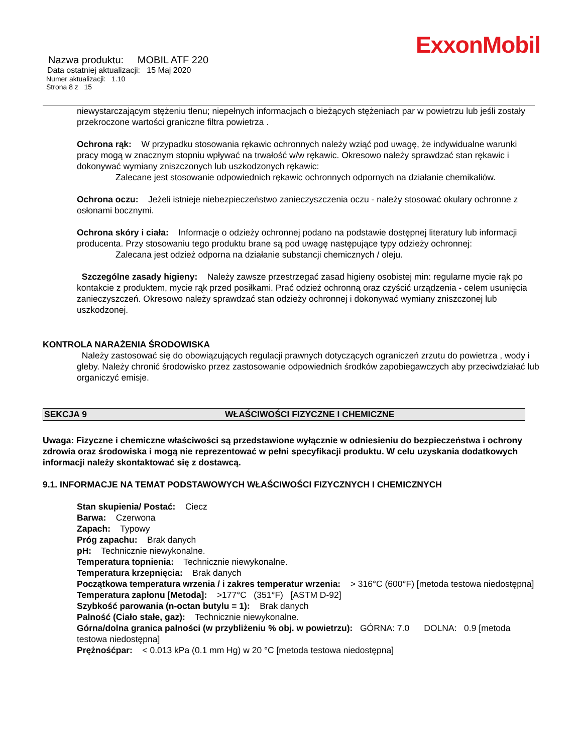ExxonMobil
Nazwa produktu: MOBIL ATF 220
Data ostatniej aktualizacji: 15 Maj 2020
Numer aktualizacji: 1.10
Strona 8 z 15
niewystarczającym stężeniu tlenu; niepełnych informacjach o bieżących stężeniach par w powietrzu lub jeśli zostały przekroczone wartości graniczne filtra powietrza .
Ochrona rąk: W przypadku stosowania rękawic ochronnych należy wziąć pod uwagę, że indywidualne warunki pracy mogą w znacznym stopniu wpływać na trwałość w/w rękawic. Okresowo należy sprawdzać stan rękawic i dokonywać wymiany zniszczonych lub uszkodzonych rękawic:
Zalecane jest stosowanie odpowiednich rękawic ochronnych odpornych na działanie chemikaliów.
Ochrona oczu: Jeżeli istnieje niebezpieczeństwo zanieczyszczenia oczu - należy stosować okulary ochronne z osłonami bocznymi.
Ochrona skóry i ciała: Informacje o odzieży ochronnej podano na podstawie dostępnej literatury lub informacji producenta. Przy stosowaniu tego produktu brane są pod uwagę następujące typy odzieży ochronnej:
Zalecana jest odzież odporna na działanie substancji chemicznych / oleju.
Szczególne zasady higieny: Należy zawsze przestrzegać zasad higieny osobistej min: regularne mycie rąk po kontakcie z produktem, mycie rąk przed posiłkami. Prać odzież ochronną oraz czyścić urządzenia - celem usunięcia zanieczyszczeń. Okresowo należy sprawdzać stan odzieży ochronnej i dokonywać wymiany zniszczonej lub uszkodzonej.
KONTROLA NARAŻENIA ŚRODOWISKA
Należy zastosować się do obowiązujących regulacji prawnych dotyczących ograniczeń zrzutu do powietrza , wody i gleby. Należy chronić środowisko przez zastosowanie odpowiednich środków zapobiegawczych aby przeciwdziałać lub organiczyć emisje.
SEKCJA 9 WŁAŚCIWOŚCI FIZYCZNE I CHEMICZNE
Uwaga: Fizyczne i chemiczne właściwości są przedstawione wyłącznie w odniesieniu do bezpieczeństwa i ochrony zdrowia oraz środowiska i mogą nie reprezentować w pełni specyfikacji produktu. W celu uzyskania dodatkowych informacji należy skontaktować się z dostawcą.
9.1. INFORMACJE NA TEMAT PODSTAWOWYCH WŁAŚCIWOŚCI FIZYCZNYCH I CHEMICZNYCH
Stan skupienia/ Postać: Ciecz
Barwa: Czerwona
Zapach: Typowy
Próg zapachu: Brak danych
pH: Technicznie niewykonalne.
Temperatura topnienia: Technicznie niewykonalne.
Temperatura krzepnięcia: Brak danych
Początkowa temperatura wrzenia / i zakres temperatur wrzenia: > 316°C (600°F) [metoda testowa niedostępna]
Temperatura zapłonu [Metoda]: >177°C (351°F) [ASTM D-92]
Szybkość parowania (n-octan butylu = 1): Brak danych
Palność (Ciało stałe, gaz): Technicznie niewykonalne.
Górna/dolna granica palności (w przybliżeniu % obj. w powietrzu): GÓRNA: 7.0 DOLNA: 0.9 [metoda testowa niedostępna]
Prężnośćpar: < 0.013 kPa (0.1 mm Hg) w 20 °C [metoda testowa niedostępna]